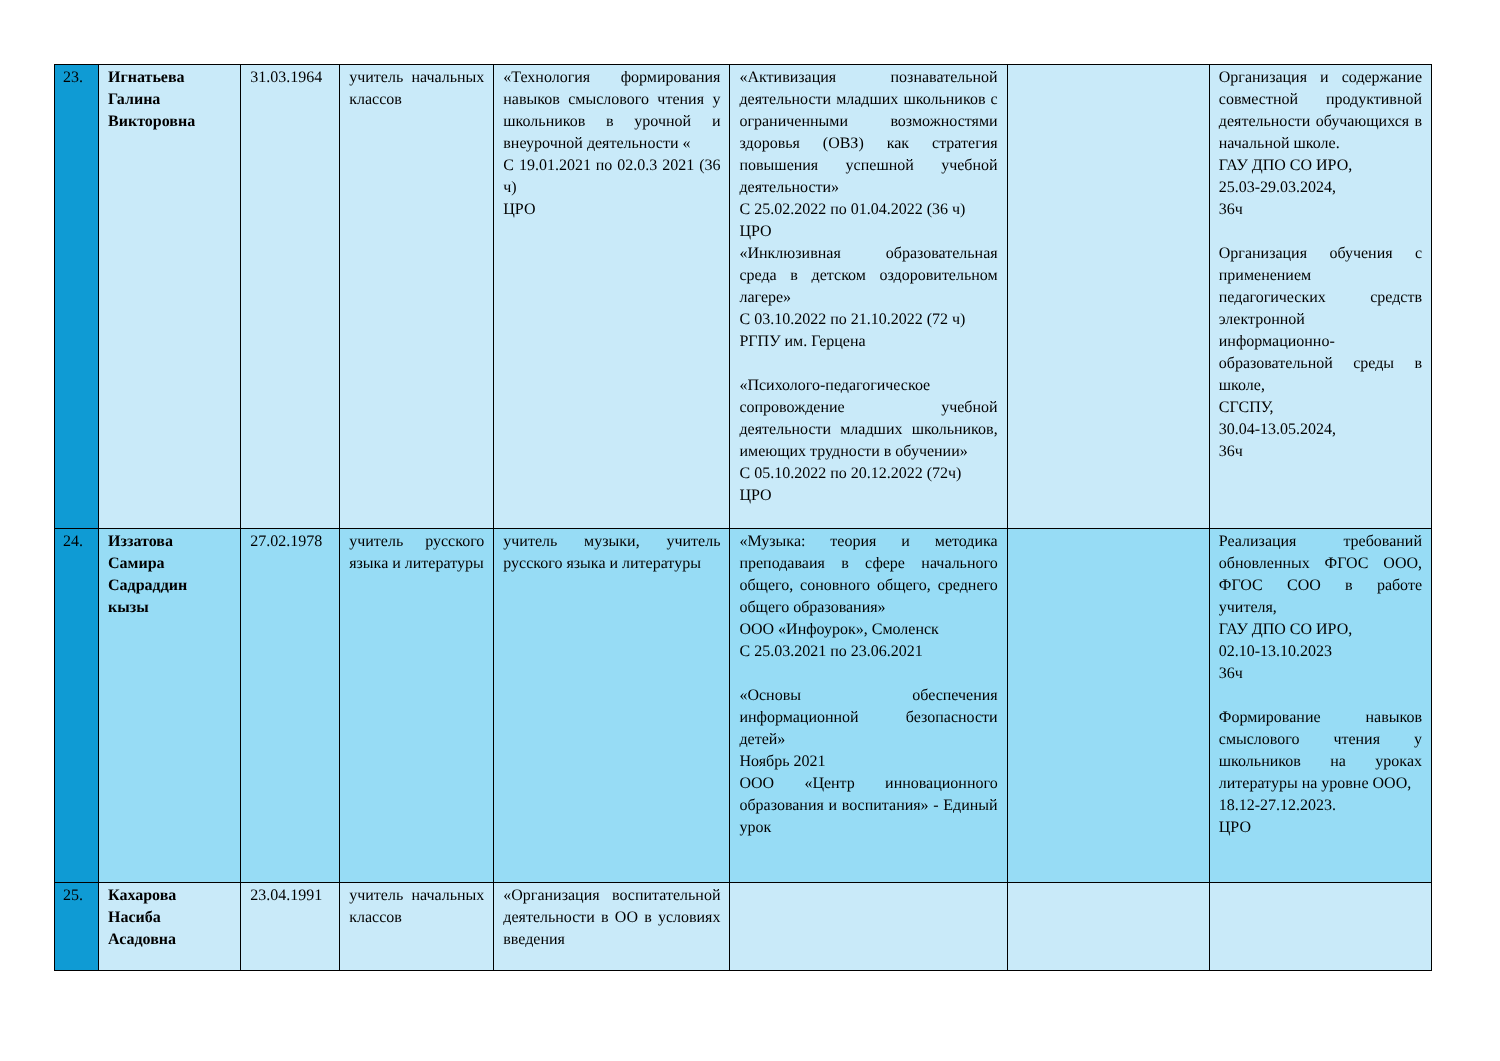| 23. | Игнатьева Галина Викторовна | 31.03.1964 | учитель начальных классов | «Технология формирования навыков смыслового чтения у школьников в урочной и внеурочной деятельности « С 19.01.2021 по 02.0.3 2021 (36 ч) ЦРО | «Активизация познавательной деятельности младших школьников с ограниченными возможностями здоровья (ОВЗ) как стратегия повышения успешной учебной деятельности» С 25.02.2022 по 01.04.2022 (36 ч) ЦРО «Инклюзивная образовательная среда в детском оздоровительном лагере» С 03.10.2022 по 21.10.2022 (72 ч) РГПУ им. Герцена «Психолого-педагогическое сопровождение учебной деятельности младших школьников, имеющих трудности в обучении» С 05.10.2022 по 20.12.2022 (72ч) ЦРО | | Организация и содержание совместной продуктивной деятельности обучающихся в начальной школе. ГАУ ДПО СО ИРО, 25.03-29.03.2024, 36ч Организация обучения с применением педагогических средств электронной информационно-образовательной среды в школе, СГСПУ, 30.04-13.05.2024, 36ч |
| 24. | Иззатова Самира Садраддин кызы | 27.02.1978 | учитель русского языка и литературы | учитель музыки, учитель русского языка и литературы | «Музыка: теория и методика преподаваия в сфере начального общего, соновного общего, среднего общего образования» ООО «Инфоурок», Смоленск С 25.03.2021 по 23.06.2021 «Основы обеспечения информационной безопасности детей» Ноябрь 2021 ООО «Центр инновационного образования и воспитания» - Единый урок | | Реализация требований обновленных ФГОС ООО, ФГОС СОО в работе учителя, ГАУ ДПО СО ИРО, 02.10-13.10.2023 36ч Формирование навыков смыслового чтения у школьников на уроках литературы на уровне ООО, 18.12-27.12.2023. ЦРО |
| 25. | Кахарова Насиба Асадовна | 23.04.1991 | учитель начальных классов | «Организация воспитательной деятельности в ОО в условиях введения | | | |